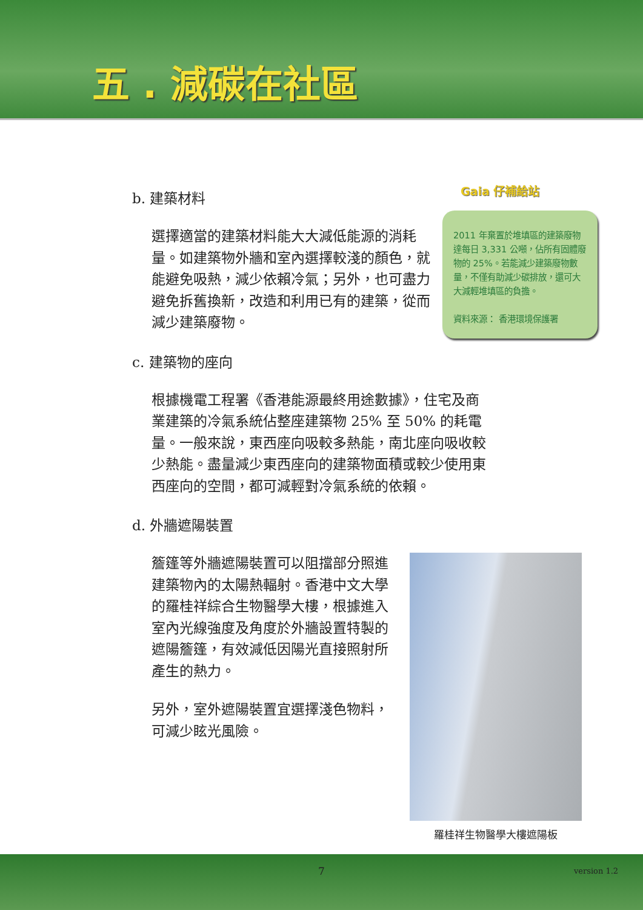五 . 減碳在社區
b. 建築材料
選擇適當的建築材料能大大減低能源的消耗量。如建築物外牆和室內選擇較淺的顏色，就能避免吸熱，減少依賴冷氣；另外，也可盡力避免拆舊換新，改造和利用已有的建築，從而減少建築廢物。
c. 建築物的座向
根據機電工程署《香港能源最終用途數據》，住宅及商業建築的冷氣系統佔整座建築物 25% 至 50% 的耗電量。一般來說，東西座向吸較多熱能，南北座向吸收較少熱能。盡量減少東西座向的建築物面積或較少使用東西座向的空間，都可減輕對冷氣系統的依賴。
d. 外牆遮陽裝置
簷篷等外牆遮陽裝置可以阻擋部分照進建築物內的太陽熱輻射。香港中文大學的羅桂祥綜合生物醫學大樓，根據進入室內光線強度及角度於外牆設置特製的遮陽簷篷，有效減低因陽光直接照射所產生的熱力。
另外，室外遮陽裝置宜選擇淺色物料，可減少眩光風險。
Gaia 仔補給站
2011 年棄置於堆填區的建築廢物達每日 3,331 公噸，佔所有固體廢物的 25%。若能減少建築廢物數量，不僅有助減少碳排放，還可大大減輕堆填區的負擔。
資料來源： 香港環境保護署
羅桂祥生物醫學大樓遮陽板
7 version 1.2